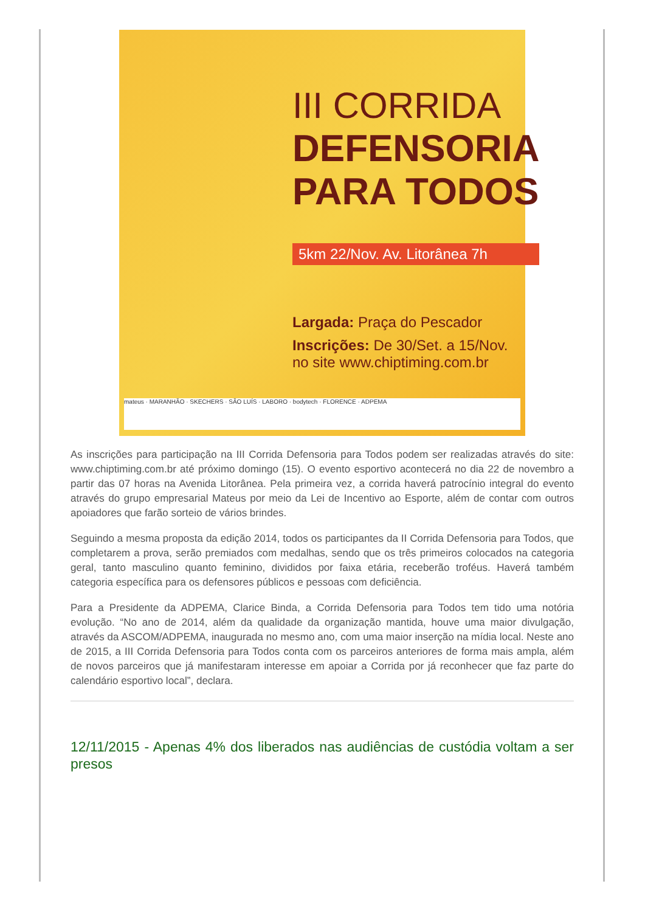III CORRIDA
DEFENSORIA
PARA TODOS
5km 22/Nov. Av. Litorânea 7h
Largada: Praça do Pescador
Inscrições: De 30/Set. a 15/Nov.
no site www.chiptiming.com.br
mateus · MARANHÃO · SKECHERS · SÃO LUÍS · LABORO · bodytech · FLORENCE · ADPEMA
As inscrições para participação na III Corrida Defensoria para Todos podem ser realizadas através do site: www.chiptiming.com.br até próximo domingo (15). O evento esportivo acontecerá no dia 22 de novembro a partir das 07 horas na Avenida Litorânea. Pela primeira vez, a corrida haverá patrocínio integral do evento através do grupo empresarial Mateus por meio da Lei de Incentivo ao Esporte, além de contar com outros apoiadores que farão sorteio de vários brindes.
Seguindo a mesma proposta da edição 2014, todos os participantes da II Corrida Defensoria para Todos, que completarem a prova, serão premiados com medalhas, sendo que os três primeiros colocados na categoria geral, tanto masculino quanto feminino, divididos por faixa etária, receberão troféus. Haverá também categoria específica para os defensores públicos e pessoas com deficiência.
Para a Presidente da ADPEMA, Clarice Binda, a Corrida Defensoria para Todos tem tido uma notória evolução. “No ano de 2014, além da qualidade da organização mantida, houve uma maior divulgação, através da ASCOM/ADPEMA, inaugurada no mesmo ano, com uma maior inserção na mídia local. Neste ano de 2015, a III Corrida Defensoria para Todos conta com os parceiros anteriores de forma mais ampla, além de novos parceiros que já manifestaram interesse em apoiar a Corrida por já reconhecer que faz parte do calendário esportivo local”, declara.
12/11/2015 - Apenas 4% dos liberados nas audiências de custódia voltam a ser presos